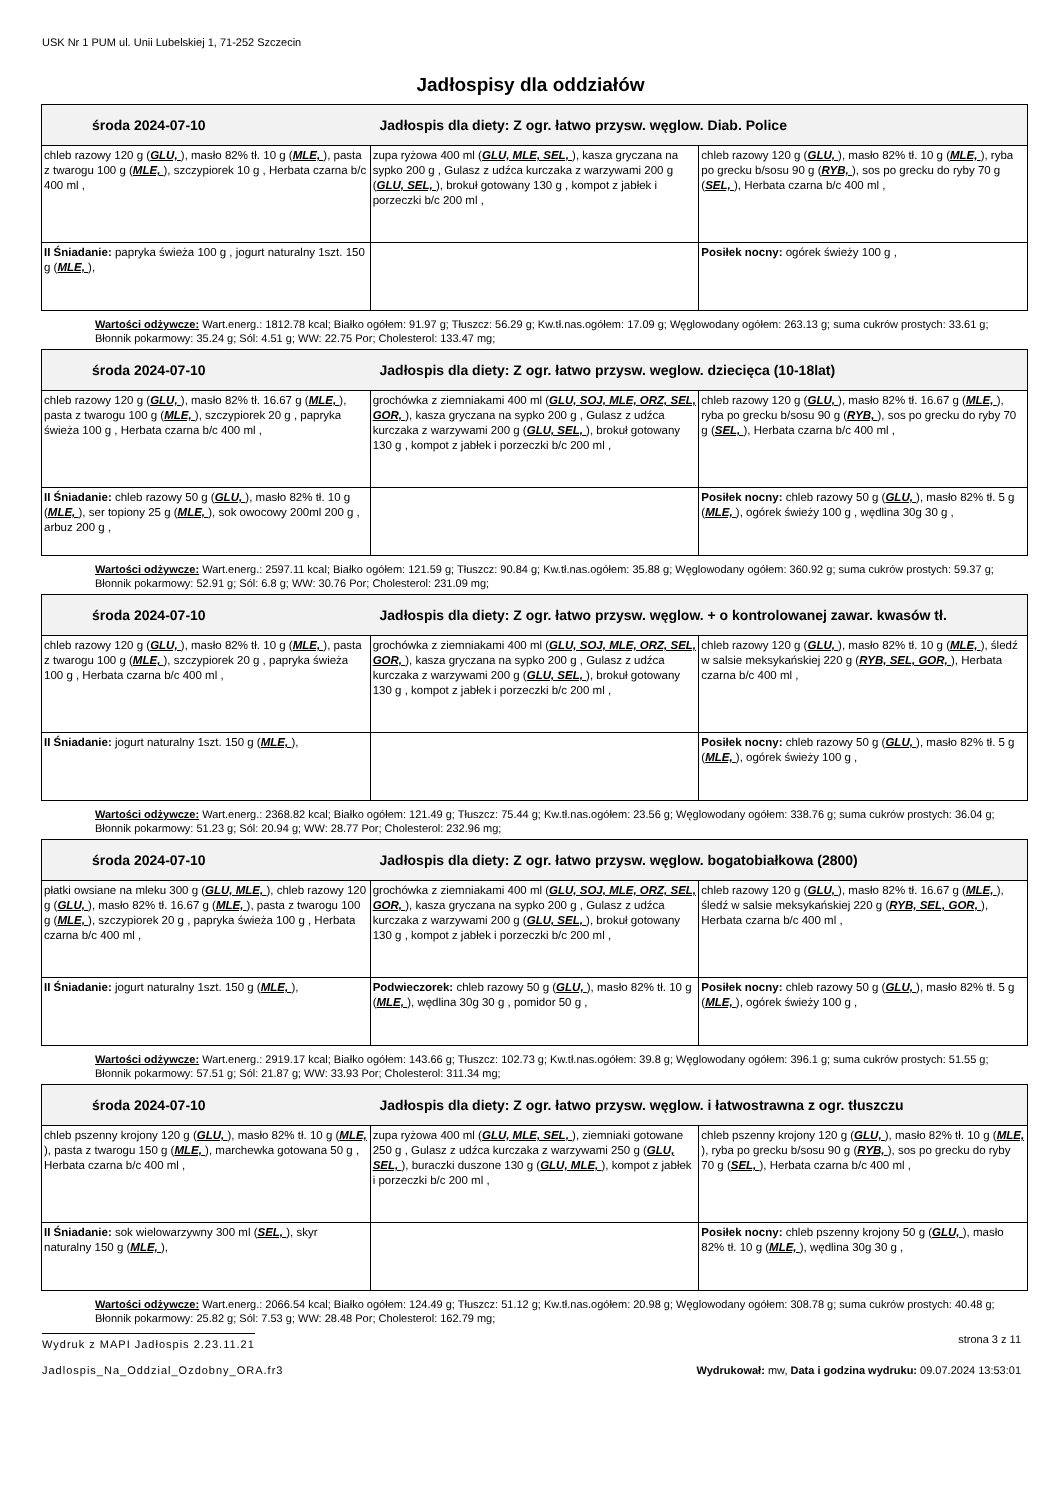USK Nr 1 PUM ul. Unii Lubelskiej 1, 71-252 Szczecin
Jadłospisy dla oddziałów
| środa 2024-07-10 Jadłospis dla diety: Z ogr. łatwo przysw. węglow. Diab. Police | | |
| --- | --- | --- |
| chleb razowy 120 g ( GLU, ), masło 82% tł. 10 g ( MLE, ), pasta z twarogu 100 g ( MLE, ), szczypiorek 10 g , Herbata czarna b/c 400 ml , | zupa ryżowa 400 ml ( GLU, MLE, SEL, ), kasza gryczana na sypko 200 g , Gulasz z udźca kurczaka z warzywami 200 g ( GLU, SEL, ), brokuł gotowany 130 g , kompot z jabłek i porzeczki b/c 200 ml , | chleb razowy 120 g ( GLU, ), masło 82% tł. 10 g ( MLE, ), ryba po grecku b/sosu 90 g ( RYB, ), sos po grecku do ryby 70 g ( SEL, ), Herbata czarna b/c 400 ml , |
| II Śniadanie: papryka świeża 100 g , jogurt naturalny 1szt. 150 g ( MLE, ), | | Posiłek nocny: ogórek świeży 100 g , |
Wartości odżywcze: Wart.energ.: 1812.78 kcal; Białko ogółem: 91.97 g; Tłuszcz: 56.29 g; Kw.tł.nas.ogółem: 17.09 g; Węglowodany ogółem: 263.13 g; suma cukrów prostych: 33.61 g; Błonnik pokarmowy: 35.24 g; Sól: 4.51 g; WW: 22.75 Por; Cholesterol: 133.47 mg;
| środa 2024-07-10 Jadłospis dla diety: Z ogr. łatwo przysw. weglow. dziecięca (10-18lat) | | |
| --- | --- | --- |
| chleb razowy 120 g ( GLU, ), masło 82% tł. 16.67 g ( MLE, ), pasta z twarogu 100 g ( MLE, ), szczypiorek 20 g , papryka świeża 100 g , Herbata czarna b/c 400 ml , | grochówka z ziemniakami 400 ml ( GLU, SOJ, MLE, ORZ, SEL, GOR, ), kasza gryczana na sypko 200 g , Gulasz z udźca kurczaka z warzywami 200 g ( GLU, SEL, ), brokuł gotowany 130 g , kompot z jabłek i porzeczki b/c 200 ml , | chleb razowy 120 g ( GLU, ), masło 82% tł. 16.67 g ( MLE, ), ryba po grecku b/sosu 90 g ( RYB, ), sos po grecku do ryby 70 g ( SEL, ), Herbata czarna b/c 400 ml , |
| II Śniadanie: chleb razowy 50 g ( GLU, ), masło 82% tł. 10 g ( MLE, ), ser topiony 25 g ( MLE, ), sok owocowy 200ml 200 g , arbuz 200 g , | | Posiłek nocny: chleb razowy 50 g ( GLU, ), masło 82% tł. 5 g ( MLE, ), ogórek świeży 100 g , wędlina 30g 30 g , |
Wartości odżywcze: Wart.energ.: 2597.11 kcal; Białko ogółem: 121.59 g; Tłuszcz: 90.84 g; Kw.tł.nas.ogółem: 35.88 g; Węglowodany ogółem: 360.92 g; suma cukrów prostych: 59.37 g; Błonnik pokarmowy: 52.91 g; Sól: 6.8 g; WW: 30.76 Por; Cholesterol: 231.09 mg;
| środa 2024-07-10 Jadłospis dla diety: Z ogr. łatwo przysw. węglow. + o kontrolowanej zawar. kwasów tł. | | |
| --- | --- | --- |
| chleb razowy 120 g ( GLU, ), masło 82% tł. 10 g ( MLE, ), pasta z twarogu 100 g ( MLE, ), szczypiorek 20 g , papryka świeża 100 g , Herbata czarna b/c 400 ml , | grochówka z ziemniakami 400 ml ( GLU, SOJ, MLE, ORZ, SEL, GOR, ), kasza gryczana na sypko 200 g , Gulasz z udźca kurczaka z warzywami 200 g ( GLU, SEL, ), brokuł gotowany 130 g , kompot z jabłek i porzeczki b/c 200 ml , | chleb razowy 120 g ( GLU, ), masło 82% tł. 10 g ( MLE, ), śledź w salsie meksykańskiej 220 g ( RYB, SEL, GOR, ), Herbata czarna b/c 400 ml , |
| II Śniadanie: jogurt naturalny 1szt. 150 g ( MLE, ), | | Posiłek nocny: chleb razowy 50 g ( GLU, ), masło 82% tł. 5 g ( MLE, ), ogórek świeży 100 g , |
Wartości odżywcze: Wart.energ.: 2368.82 kcal; Białko ogółem: 121.49 g; Tłuszcz: 75.44 g; Kw.tł.nas.ogółem: 23.56 g; Węglowodany ogółem: 338.76 g; suma cukrów prostych: 36.04 g; Błonnik pokarmowy: 51.23 g; Sól: 20.94 g; WW: 28.77 Por; Cholesterol: 232.96 mg;
| środa 2024-07-10 Jadłospis dla diety: Z ogr. łatwo przysw. węglow. bogatobiałkowa (2800) | | |
| --- | --- | --- |
| płatki owsiane na mleku 300 g ( GLU, MLE, ), chleb razowy 120 g ( GLU, ), masło 82% tł. 16.67 g ( MLE, ), pasta z twarogu 100 g ( MLE, ), szczypiorek 20 g , papryka świeża 100 g , Herbata czarna b/c 400 ml , | grochówka z ziemniakami 400 ml ( GLU, SOJ, MLE, ORZ, SEL, GOR, ), kasza gryczana na sypko 200 g , Gulasz z udźca kurczaka z warzywami 200 g ( GLU, SEL, ), brokuł gotowany 130 g , kompot z jabłek i porzeczki b/c 200 ml , | chleb razowy 120 g ( GLU, ), masło 82% tł. 16.67 g ( MLE, ), śledź w salsie meksykańskiej 220 g ( RYB, SEL, GOR, ), Herbata czarna b/c 400 ml , |
| II Śniadanie: jogurt naturalny 1szt. 150 g ( MLE, ), | Podwieczorek: chleb razowy 50 g ( GLU, ), masło 82% tł. 10 g ( MLE, ), wędlina 30g 30 g , pomidor 50 g , | Posiłek nocny: chleb razowy 50 g ( GLU, ), masło 82% tł. 5 g ( MLE, ), ogórek świeży 100 g , |
Wartości odżywcze: Wart.energ.: 2919.17 kcal; Białko ogółem: 143.66 g; Tłuszcz: 102.73 g; Kw.tł.nas.ogółem: 39.8 g; Węglowodany ogółem: 396.1 g; suma cukrów prostych: 51.55 g; Błonnik pokarmowy: 57.51 g; Sól: 21.87 g; WW: 33.93 Por; Cholesterol: 311.34 mg;
| środa 2024-07-10 Jadłospis dla diety: Z ogr. łatwo przysw. węglow. i łatwostrawna z ogr. tłuszczu | | |
| --- | --- | --- |
| chleb pszenny krojony 120 g ( GLU, ), masło 82% tł. 10 g ( MLE, ), pasta z twarogu 150 g ( MLE, ), marchewka gotowana 50 g , Herbata czarna b/c 400 ml , | zupa ryżowa 400 ml ( GLU, MLE, SEL, ), ziemniaki gotowane 250 g , Gulasz z udźca kurczaka z warzywami 250 g ( GLU, SEL, ), buraczki duszone 130 g ( GLU, MLE, ), kompot z jabłek i porzeczki b/c 200 ml , | chleb pszenny krojony 120 g ( GLU, ), masło 82% tł. 10 g ( MLE, ), ryba po grecku b/sosu 90 g ( RYB, ), sos po grecku do ryby 70 g ( SEL, ), Herbata czarna b/c 400 ml , |
| II Śniadanie: sok wielowarzywny 300 ml ( SEL, ), skyr naturalny 150 g ( MLE, ), | | Posiłek nocny: chleb pszenny krojony 50 g ( GLU, ), masło 82% tł. 10 g ( MLE, ), wędlina 30g 30 g , |
Wartości odżywcze: Wart.energ.: 2066.54 kcal; Białko ogółem: 124.49 g; Tłuszcz: 51.12 g; Kw.tł.nas.ogółem: 20.98 g; Węglowodany ogółem: 308.78 g; suma cukrów prostych: 40.48 g; Błonnik pokarmowy: 25.82 g; Sól: 7.53 g; WW: 28.48 Por; Cholesterol: 162.79 mg;
Wydruk z MAPI Jadłospis 2.23.11.21 strona 3 z 11
Jadlospis_Na_Oddzial_Ozdobny_ORA.fr3 Wydrukował: mw, Data i godzina wydruku: 09.07.2024 13:53:01